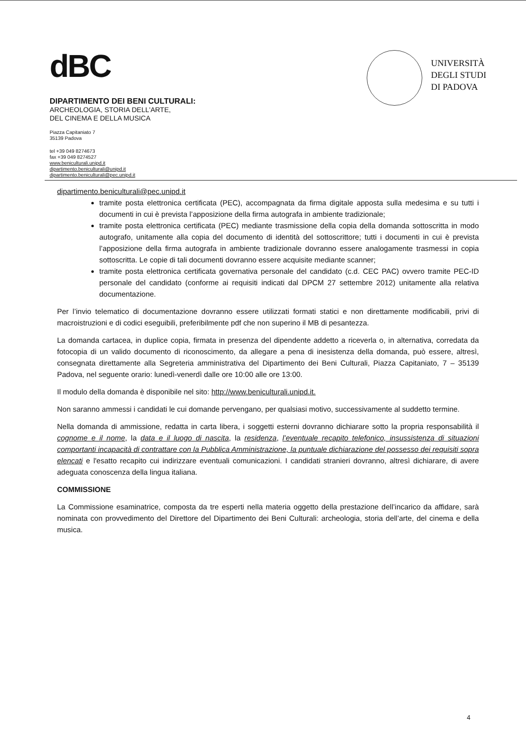dBC
DIPARTIMENTO DEI BENI CULTURALI:
ARCHEOLOGIA, STORIA DELL'ARTE,
DEL CINEMA E DELLA MUSICA
Piazza Capitaniato 7
35139 Padova
tel +39 049 8274673
fax +39 049 8274527
www.beniculturali.unipd.it
dipartimento.beniculturali@unipd.it
dipartimento.beniculturali@pec.unipd.it
UNIVERSITÀ
DEGLI STUDI
DI PADOVA
dipartimento.beniculturali@pec.unipd.it
tramite posta elettronica certificata (PEC), accompagnata da firma digitale apposta sulla medesima e su tutti i documenti in cui è prevista l’apposizione della firma autografa in ambiente tradizionale;
tramite posta elettronica certificata (PEC) mediante trasmissione della copia della domanda sottoscritta in modo autografo, unitamente alla copia del documento di identità del sottoscrittore; tutti i documenti in cui è prevista l’apposizione della firma autografa in ambiente tradizionale dovranno essere analogamente trasmessi in copia sottoscritta. Le copie di tali documenti dovranno essere acquisite mediante scanner;
tramite posta elettronica certificata governativa personale del candidato (c.d. CEC PAC) ovvero tramite PEC-ID personale del candidato (conforme ai requisiti indicati dal DPCM 27 settembre 2012) unitamente alla relativa documentazione.
Per l’invio telematico di documentazione dovranno essere utilizzati formati statici e non direttamente modificabili, privi di macroistruzioni e di codici eseguibili, preferibilmente pdf che non superino il MB di pesantezza.
La domanda cartacea, in duplice copia, firmata in presenza del dipendente addetto a riceverla o, in alternativa, corredata da fotocopia di un valido documento di riconoscimento, da allegare a pena di inesistenza della domanda, può essere, altresì, consegnata direttamente alla Segreteria amministrativa del Dipartimento dei Beni Culturali, Piazza Capitaniato, 7 – 35139 Padova, nel seguente orario: lunedì-venerdì dalle ore 10:00 alle ore 13:00.
Il modulo della domanda è disponibile nel sito: http://www.beniculturali.unipd.it.
Non saranno ammessi i candidati le cui domande pervengano, per qualsiasi motivo, successivamente al suddetto termine.
Nella domanda di ammissione, redatta in carta libera, i soggetti esterni dovranno dichiarare sotto la propria responsabilità il cognome e il nome, la data e il luogo di nascita, la residenza, l’eventuale recapito telefonico, insussistenza di situazioni comportanti incapacità di contrattare con la Pubblica Amministrazione, la puntuale dichiarazione del possesso dei requisiti sopra elencati e l'esatto recapito cui indirizzare eventuali comunicazioni. I candidati stranieri dovranno, altresì dichiarare, di avere adeguata conoscenza della lingua italiana.
COMMISSIONE
La Commissione esaminatrice, composta da tre esperti nella materia oggetto della prestazione dell’incarico da affidare, sarà nominata con provvedimento del Direttore del Dipartimento dei Beni Culturali: archeologia, storia dell’arte, del cinema e della musica.
4